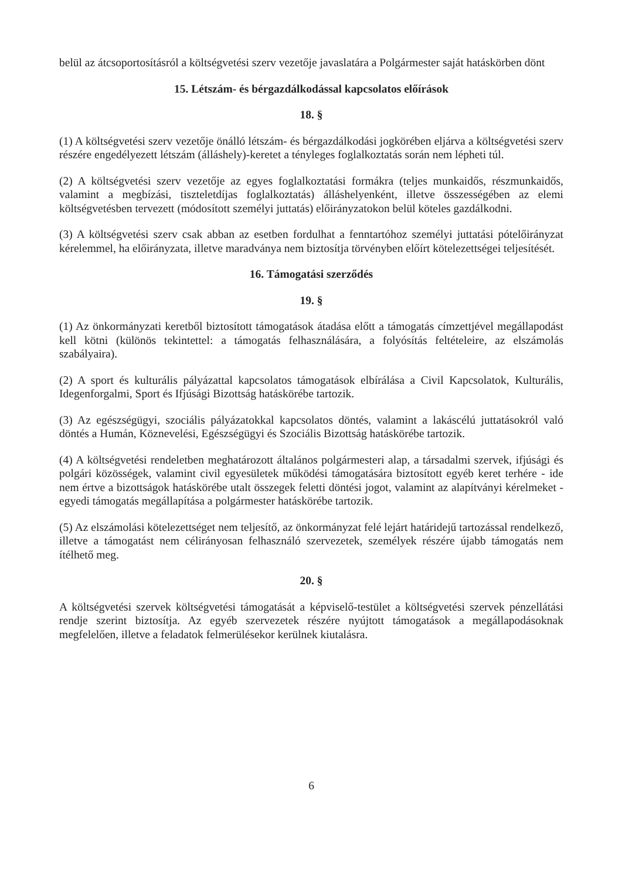belül az átcsoportosításról a költségvetési szerv vezetője javaslatára a Polgármester saját hatáskörben dönt
15. Létszám- és bérgazdálkodással kapcsolatos előírások
18. §
(1) A költségvetési szerv vezetője önálló létszám- és bérgazdálkodási jogkörében eljárva a költségvetési szerv részére engedélyezett létszám (álláshely)-keretet a tényleges foglalkoztatás során nem lépheti túl.
(2) A költségvetési szerv vezetője az egyes foglalkoztatási formákra (teljes munkaidős, részmunkaidős, valamint a megbízási, tiszteletdíjas foglalkoztatás) álláshelyenként, illetve összességében az elemi költségvetésben tervezett (módosított személyi juttatás) előirányzatokon belül köteles gazdálkodni.
(3) A költségvetési szerv csak abban az esetben fordulhat a fenntartóhoz személyi juttatási pótelőirányzat kérelemmel, ha előirányzata, illetve maradványa nem biztosítja törvényben előírt kötelezettségei teljesítését.
16. Támogatási szerződés
19. §
(1) Az önkormányzati keretből biztosított támogatások átadása előtt a támogatás címzettjével megállapodást kell kötni (különös tekintettel: a támogatás felhasználására, a folyósítás feltételeire, az elszámolás szabályaira).
(2) A sport és kulturális pályázattal kapcsolatos támogatások elbírálása a Civil Kapcsolatok, Kulturális, Idegenforgalmi, Sport és Ifjúsági Bizottság hatáskörébe tartozik.
(3) Az egészségügyi, szociális pályázatokkal kapcsolatos döntés, valamint a lakáscélú juttatásokról való döntés a Humán, Köznevelési, Egészségügyi és Szociális Bizottság hatáskörébe tartozik.
(4) A költségvetési rendeletben meghatározott általános polgármesteri alap, a társadalmi szervek, ifjúsági és polgári közösségek, valamint civil egyesületek működési támogatására biztosított egyéb keret terhére - ide nem értve a bizottságok hatáskörébe utalt összegek feletti döntési jogot, valamint az alapítványi kérelmeket - egyedi támogatás megállapítása a polgármester hatáskörébe tartozik.
(5) Az elszámolási kötelezettséget nem teljesítő, az önkormányzat felé lejárt határidejű tartozással rendelkező, illetve a támogatást nem célirányosan felhasználó szervezetek, személyek részére újabb támogatás nem ítélhető meg.
20. §
A költségvetési szervek költségvetési támogatását a képviselő-testület a költségvetési szervek pénzellátási rendje szerint biztosítja. Az egyéb szervezetek részére nyújtott támogatások a megállapodásoknak megfelelően, illetve a feladatok felmerülésekor kerülnek kiutalásra.
6